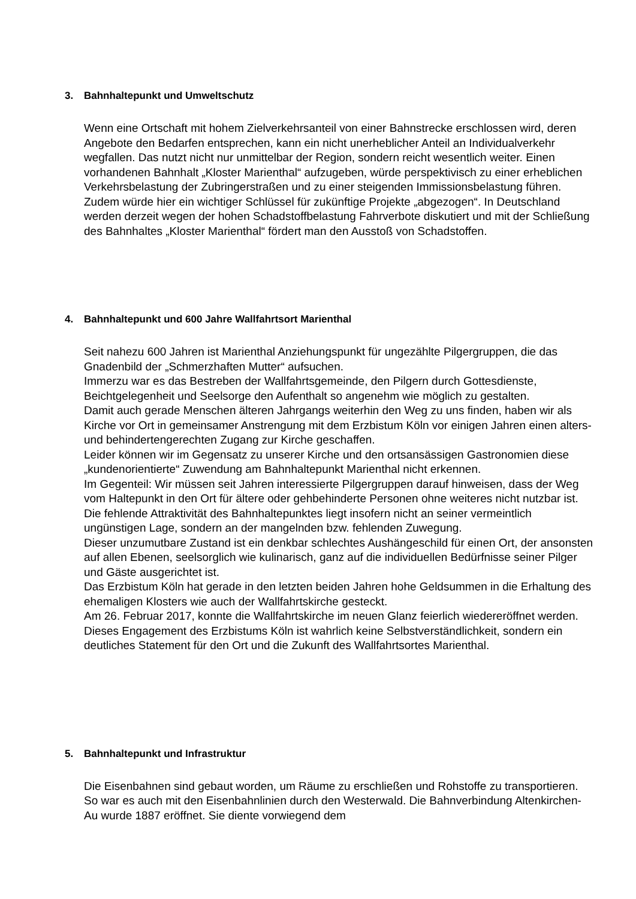3. Bahnhaltepunkt und Umweltschutz
Wenn eine Ortschaft mit hohem Zielverkehrsanteil von einer Bahnstrecke erschlossen wird, deren Angebote den Bedarfen entsprechen, kann ein nicht unerheblicher Anteil an Individualverkehr wegfallen. Das nutzt nicht nur unmittelbar der Region, sondern reicht wesentlich weiter. Einen vorhandenen Bahnhalt „Kloster Marienthal“ aufzugeben, würde perspektivisch zu einer erheblichen Verkehrsbelastung der Zubringerstraßen und zu einer steigenden Immissionsbelastung führen. Zudem würde hier ein wichtiger Schlüssel für zukünftige Projekte „abgezogen“. In Deutschland werden derzeit wegen der hohen Schadstoffbelastung Fahrverbote diskutiert und mit der Schließung des Bahnhaltes „Kloster Marienthal“ fördert man den Ausstoß von Schadstoffen.
4. Bahnhaltepunkt und 600 Jahre Wallfahrtsort Marienthal
Seit nahezu 600 Jahren ist Marienthal Anziehungspunkt für ungezählte Pilgergruppen, die das Gnadenbild der „Schmerzhaften Mutter“ aufsuchen.
Immerzu war es das Bestreben der Wallfahrtsgemeinde, den Pilgern durch Gottesdienste, Beichtgelegenheit und Seelsorge den Aufenthalt so angenehm wie möglich zu gestalten.
Damit auch gerade Menschen älteren Jahrgangs weiterhin den Weg zu uns finden, haben wir als Kirche vor Ort in gemeinsamer Anstrengung mit dem Erzbistum Köln vor einigen Jahren einen alters- und behindertengerechten Zugang zur Kirche geschaffen.
Leider können wir im Gegensatz zu unserer Kirche und den ortsansässigen Gastronomien diese „kundenorientierte“ Zuwendung am Bahnhaltepunkt Marienthal nicht erkennen.
Im Gegenteil: Wir müssen seit Jahren interessierte Pilgergruppen darauf hinweisen, dass der Weg vom Haltepunkt in den Ort für ältere oder gehbehinderte Personen ohne weiteres nicht nutzbar ist.
Die fehlende Attraktivität des Bahnhaltepunktes liegt insofern nicht an seiner vermeintlich ungünstigen Lage, sondern an der mangelnden bzw. fehlenden Zuwegung.
Dieser unzumutbare Zustand ist ein denkbar schlechtes Aushängeschild für einen Ort, der ansonsten auf allen Ebenen, seelsorglich wie kulinarisch, ganz auf die individuellen Bedürfnisse seiner Pilger und Gäste ausgerichtet ist.
Das Erzbistum Köln hat gerade in den letzten beiden Jahren hohe Geldsummen in die Erhaltung des ehemaligen Klosters wie auch der Wallfahrtskirche gesteckt.
Am 26. Februar 2017, konnte die Wallfahrtskirche im neuen Glanz feierlich wiedereröffnet werden. Dieses Engagement des Erzbistums Köln ist wahrlich keine Selbstverständlichkeit, sondern ein deutliches Statement für den Ort und die Zukunft des Wallfahrtsortes Marienthal.
5. Bahnhaltepunkt und Infrastruktur
Die Eisenbahnen sind gebaut worden, um Räume zu erschließen und Rohstoffe zu transportieren. So war es auch mit den Eisenbahnlinien durch den Westerwald. Die Bahnverbindung Altenkirchen-Au wurde 1887 eröffnet. Sie diente vorwiegend dem